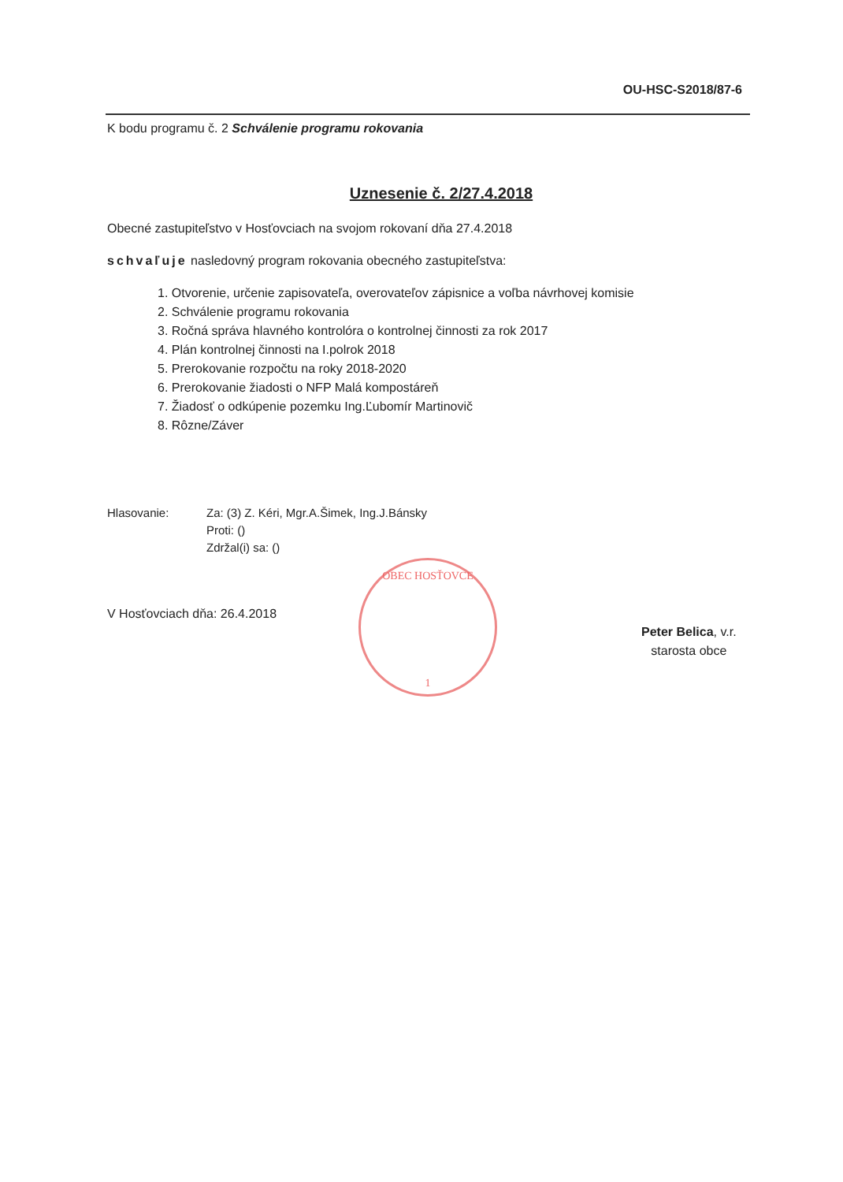OU-HSC-S2018/87-6
K bodu programu č. 2 Schválenie programu rokovania
Uznesenie č. 2/27.4.2018
Obecné zastupiteľstvo v Hosťovciach na svojom rokovaní dňa 27.4.2018
schvaľuje nasledovný program rokovania obecného zastupiteľstva:
1. Otvorenie, určenie zapisovateľa, overovateľov zápisnice a voľba návrhovej komisie
2. Schválenie programu rokovania
3. Ročná správa hlavného kontrolóra o kontrolnej činnosti za rok 2017
4. Plán kontrolnej činnosti na I.polrok 2018
5. Prerokovanie rozpočtu na roky 2018-2020
6. Prerokovanie žiadosti o NFP Malá kompostáreň
7. Žiadosť o odkúpenie pozemku Ing.Ľubomír Martinovič
8. Rôzne/Záver
Hlasovanie: Za: (3) Z. Kéri, Mgr.A.Šimek, Ing.J.Bánsky
Proti: ()
Zdržal(i) sa: ()
V Hosťovciach dňa: 26.4.2018
OBEC HOSŤOVCE
1
Peter Belica, v.r.
starosta obce